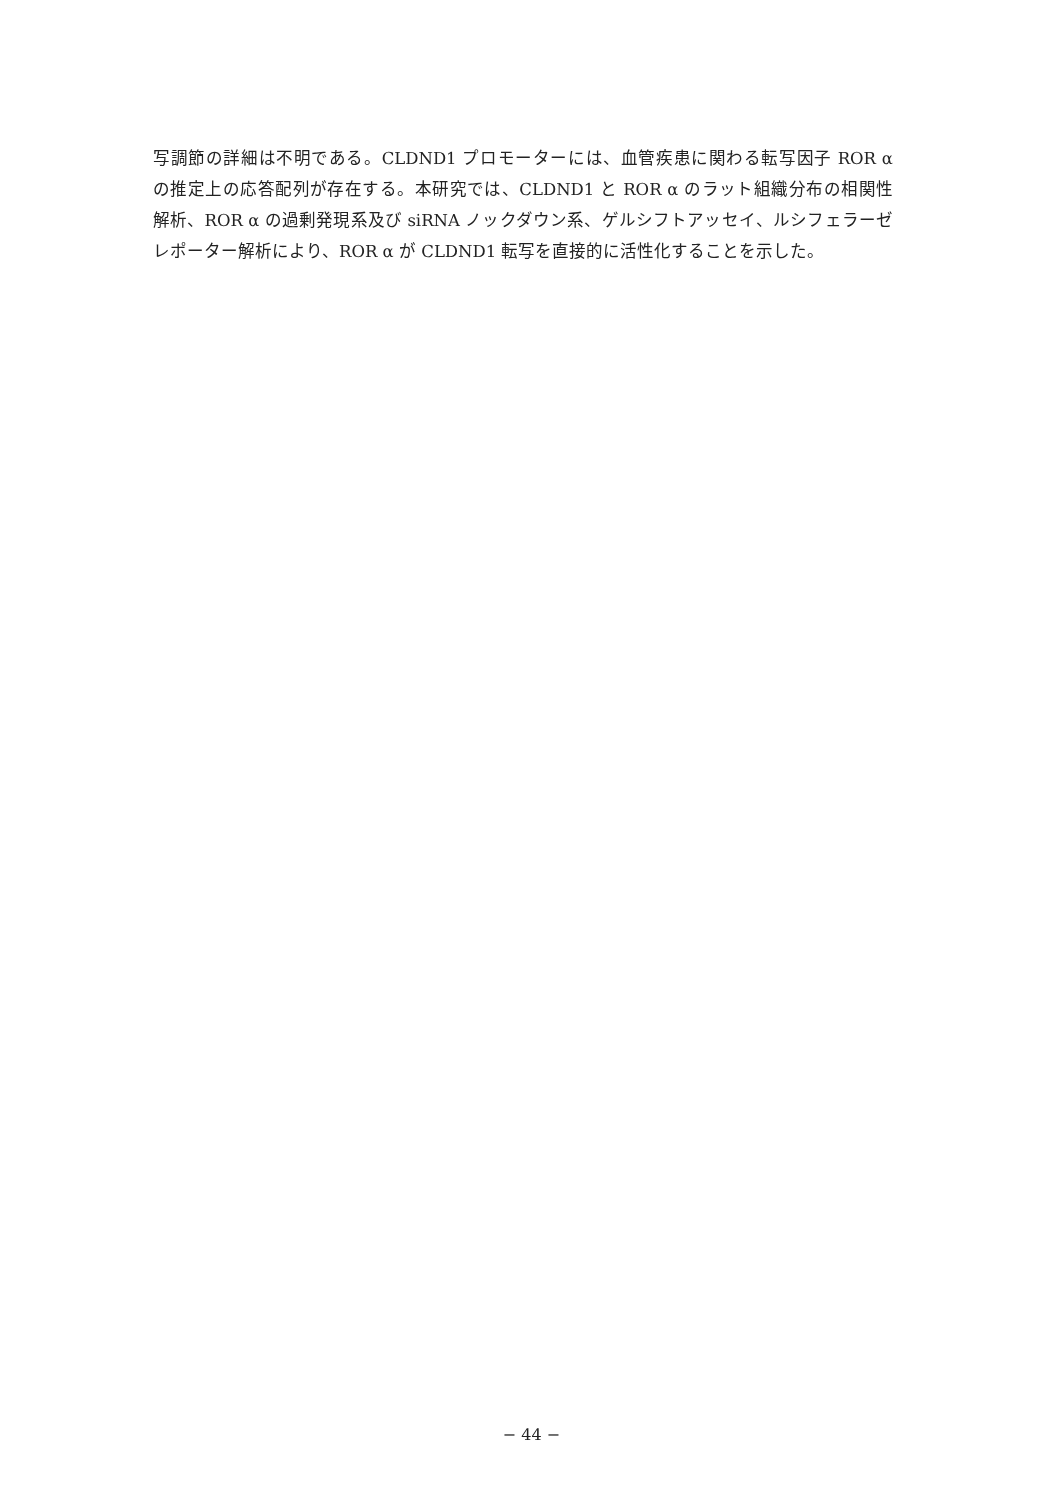写調節の詳細は不明である。CLDND1 プロモーターには、血管疾患に関わる転写因子 ROR α の推定上の応答配列が存在する。本研究では、CLDND1 と ROR α のラット組織分布の相関性解析、ROR α の過剰発現系及び siRNA ノックダウン系、ゲルシフトアッセイ、ルシフェラーゼレポーター解析により、ROR α が CLDND1 転写を直接的に活性化することを示した。
− 44 −